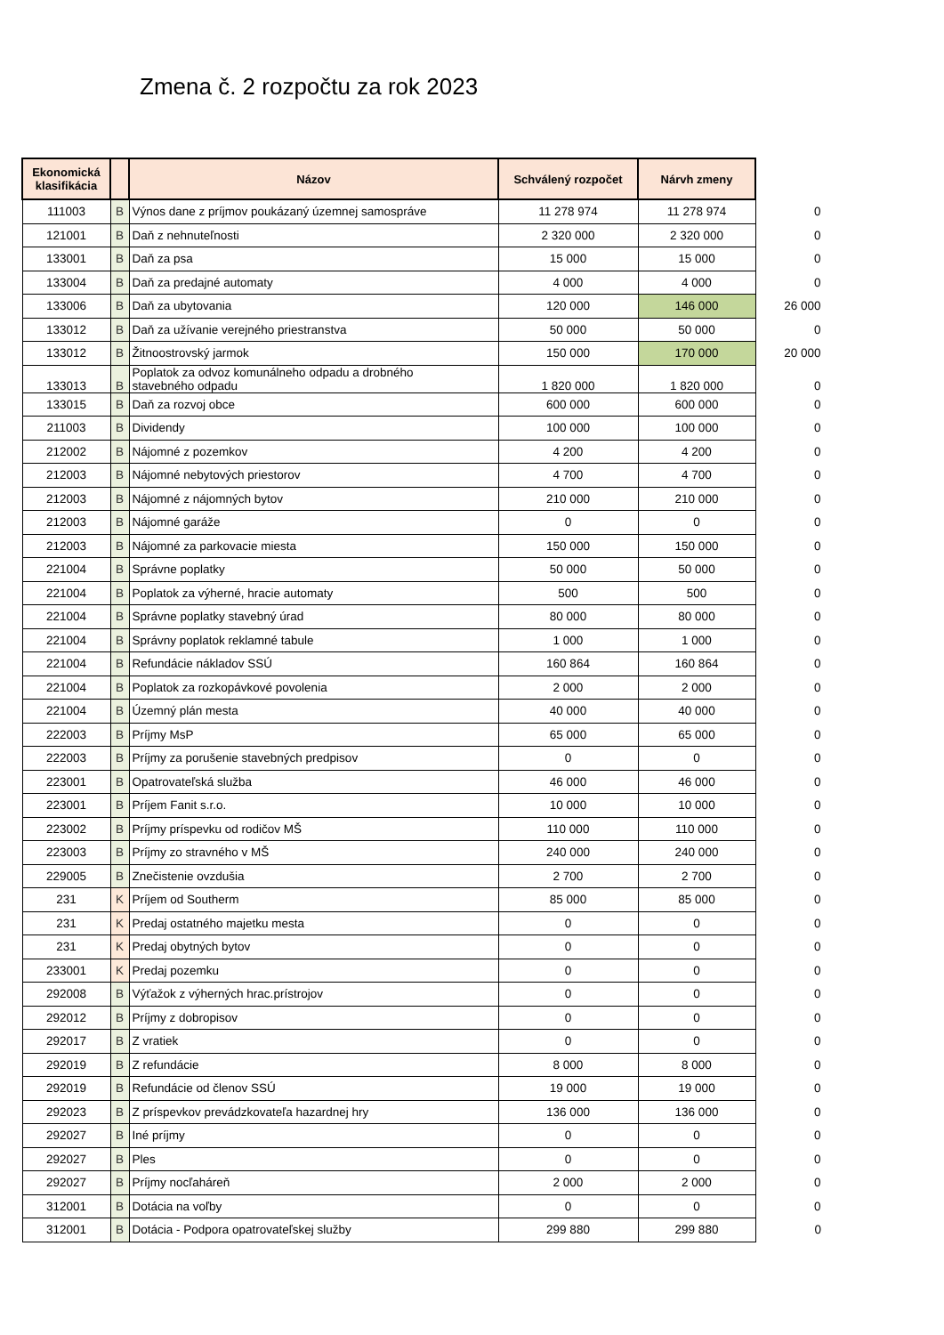Zmena č. 2 rozpočtu za rok 2023
| Ekonomická klasifikácia | | Názov | Schválený rozpočet | Nárvh zmeny | |
| --- | --- | --- | --- | --- | --- |
| 111003 | B | Výnos dane z príjmov poukázaný územnej samospráve | 11 278 974 | 11 278 974 | 0 |
| 121001 | B | Daň z nehnuteľnosti | 2 320 000 | 2 320 000 | 0 |
| 133001 | B | Daň za psa | 15 000 | 15 000 | 0 |
| 133004 | B | Daň za predajné automaty | 4 000 | 4 000 | 0 |
| 133006 | B | Daň za ubytovania | 120 000 | 146 000 | 26 000 |
| 133012 | B | Daň za užívanie verejného priestranstva | 50 000 | 50 000 | 0 |
| 133012 | B | Žitnoostrovský jarmok | 150 000 | 170 000 | 20 000 |
| 133013 | B | Poplatok za odvoz komunálneho odpadu a drobného stavebného odpadu | 1 820 000 | 1 820 000 | 0 |
| 133015 | B | Daň za rozvoj obce | 600 000 | 600 000 | 0 |
| 211003 | B | Dividendy | 100 000 | 100 000 | 0 |
| 212002 | B | Nájomné z pozemkov | 4 200 | 4 200 | 0 |
| 212003 | B | Nájomné nebytových priestorov | 4 700 | 4 700 | 0 |
| 212003 | B | Nájomné z nájomných bytov | 210 000 | 210 000 | 0 |
| 212003 | B | Nájomné garáže | 0 | 0 | 0 |
| 212003 | B | Nájomné za parkovacie miesta | 150 000 | 150 000 | 0 |
| 221004 | B | Správne poplatky | 50 000 | 50 000 | 0 |
| 221004 | B | Poplatok za výherné, hracie automaty | 500 | 500 | 0 |
| 221004 | B | Správne poplatky stavebný úrad | 80 000 | 80 000 | 0 |
| 221004 | B | Správny poplatok reklamné tabule | 1 000 | 1 000 | 0 |
| 221004 | B | Refundácie nákladov SSÚ | 160 864 | 160 864 | 0 |
| 221004 | B | Poplatok za rozkopávkové povolenia | 2 000 | 2 000 | 0 |
| 221004 | B | Územný plán mesta | 40 000 | 40 000 | 0 |
| 222003 | B | Príjmy MsP | 65 000 | 65 000 | 0 |
| 222003 | B | Príjmy za porušenie stavebných predpisov | 0 | 0 | 0 |
| 223001 | B | Opatrovateľská služba | 46 000 | 46 000 | 0 |
| 223001 | B | Príjem Fanit s.r.o. | 10 000 | 10 000 | 0 |
| 223002 | B | Príjmy príspevku od rodičov MŠ | 110 000 | 110 000 | 0 |
| 223003 | B | Príjmy zo stravného v MŠ | 240 000 | 240 000 | 0 |
| 229005 | B | Znečistenie ovzdušia | 2 700 | 2 700 | 0 |
| 231 | K | Príjem od Southerm | 85 000 | 85 000 | 0 |
| 231 | K | Predaj ostatného majetku mesta | 0 | 0 | 0 |
| 231 | K | Predaj obytných bytov | 0 | 0 | 0 |
| 233001 | K | Predaj pozemku | 0 | 0 | 0 |
| 292008 | B | Výťažok z výherných hrac.prístrojov | 0 | 0 | 0 |
| 292012 | B | Príjmy z dobropisov | 0 | 0 | 0 |
| 292017 | B | Z vratiek | 0 | 0 | 0 |
| 292019 | B | Z refundácie | 8 000 | 8 000 | 0 |
| 292019 | B | Refundácie od členov SSÚ | 19 000 | 19 000 | 0 |
| 292023 | B | Z príspevkov prevádzkovateľa hazardnej hry | 136 000 | 136 000 | 0 |
| 292027 | B | Iné príjmy | 0 | 0 | 0 |
| 292027 | B | Ples | 0 | 0 | 0 |
| 292027 | B | Príjmy nocľaháreň | 2 000 | 2 000 | 0 |
| 312001 | B | Dotácia na voľby | 0 | 0 | 0 |
| 312001 | B | Dotácia - Podpora opatrovateľskej služby | 299 880 | 299 880 | 0 |